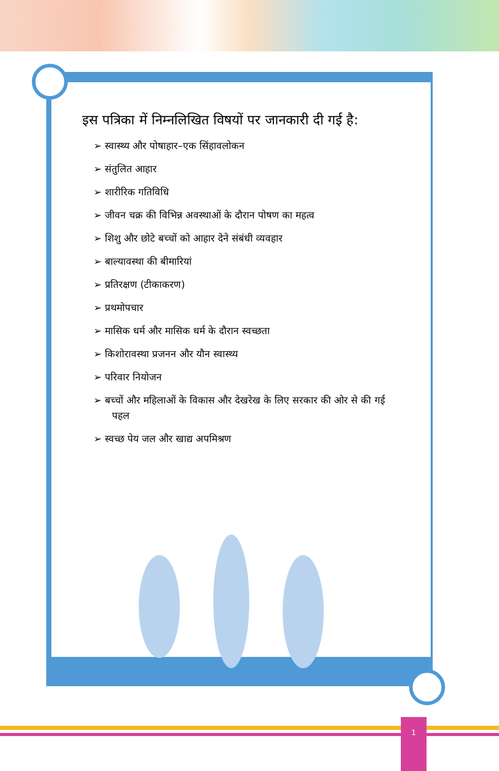इस पत्रिका में निम्नलिखित विषयों पर जानकारी दी गई है:
➢ स्वास्थ्य और पोषाहार–एक सिंहावलोकन
➢ संतुलित आहार
➢ शारीरिक गतिविधि
➢ जीवन चक्र की विभिन्न अवस्थाओं के दौरान पोषण का महत्व
➢ शिशु और छोटे बच्चों को आहार देने संबंधी व्यवहार
➢ बाल्यावस्था की बीमारियां
➢ प्रतिरक्षण (टीकाकरण)
➢ प्रथमोपचार
➢ मासिक धर्म और मासिक धर्म के दौरान स्वच्छता
➢ किशोरावस्था प्रजनन और यौन स्वास्थ्य
➢ परिवार नियोजन
➢ बच्चों और महिलाओं के विकास और देखरेख के लिए सरकार की ओर से की गई पहल
➢ स्वच्छ पेय जल और खाद्य अपमिश्रण
1